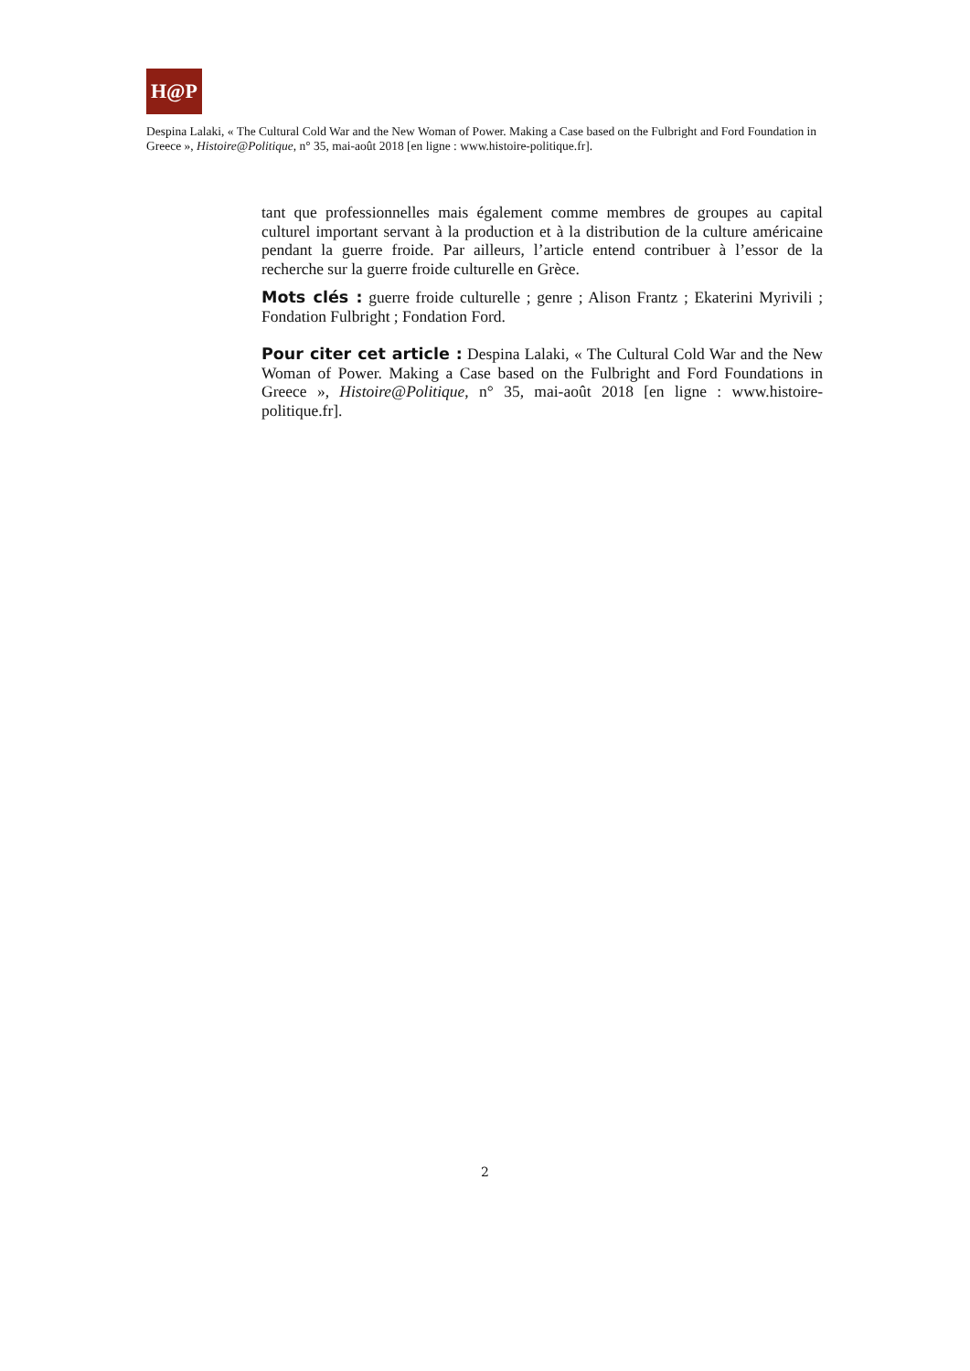H@P
Despina Lalaki, « The Cultural Cold War and the New Woman of Power. Making a Case based on the Fulbright and Ford Foundation in Greece », Histoire@Politique, n° 35, mai-août 2018 [en ligne : www.histoire-politique.fr].
tant que professionnelles mais également comme membres de groupes au capital culturel important servant à la production et à la distribution de la culture américaine pendant la guerre froide. Par ailleurs, l’article entend contribuer à l’essor de la recherche sur la guerre froide culturelle en Grèce.
Mots clés : guerre froide culturelle ; genre ; Alison Frantz ; Ekaterini Myrivili ; Fondation Fulbright ; Fondation Ford.
Pour citer cet article : Despina Lalaki, « The Cultural Cold War and the New Woman of Power. Making a Case based on the Fulbright and Ford Foundations in Greece », Histoire@Politique, n° 35, mai-août 2018 [en ligne : www.histoire-politique.fr].
2